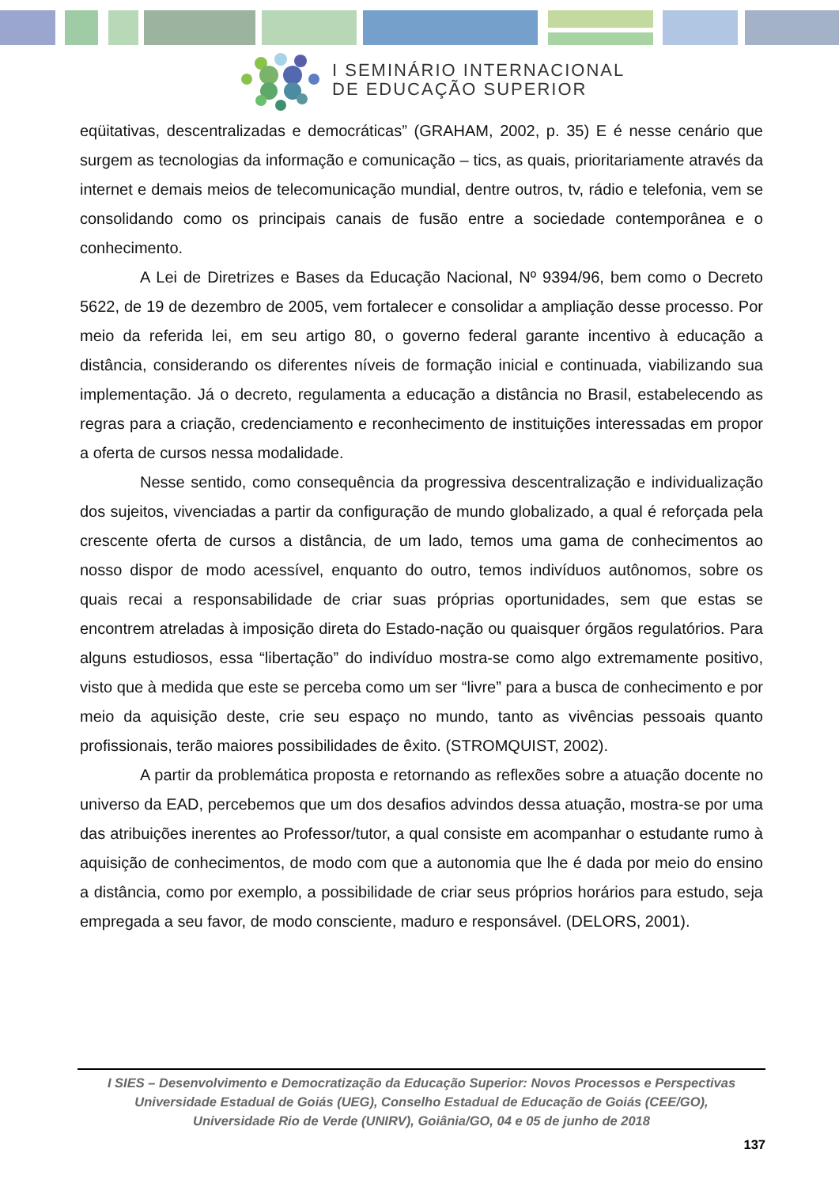I SEMINÁRIO INTERNACIONAL
DE EDUCAÇÃO SUPERIOR
eqüitativas, descentralizadas e democráticas” (GRAHAM, 2002, p. 35) E é nesse cenário que surgem as tecnologias da informação e comunicação – tics, as quais, prioritariamente através da internet e demais meios de telecomunicação mundial, dentre outros, tv, rádio e telefonia, vem se consolidando como os principais canais de fusão entre a sociedade contemporânea e o conhecimento.
A Lei de Diretrizes e Bases da Educação Nacional, Nº 9394/96, bem como o Decreto 5622, de 19 de dezembro de 2005, vem fortalecer e consolidar a ampliação desse processo. Por meio da referida lei, em seu artigo 80, o governo federal garante incentivo à educação a distância, considerando os diferentes níveis de formação inicial e continuada, viabilizando sua implementação. Já o decreto, regulamenta a educação a distância no Brasil, estabelecendo as regras para a criação, credenciamento e reconhecimento de instituições interessadas em propor a oferta de cursos nessa modalidade.
Nesse sentido, como consequência da progressiva descentralização e individualização dos sujeitos, vivenciadas a partir da configuração de mundo globalizado, a qual é reforçada pela crescente oferta de cursos a distância, de um lado, temos uma gama de conhecimentos ao nosso dispor de modo acessível, enquanto do outro, temos indivíduos autônomos, sobre os quais recai a responsabilidade de criar suas próprias oportunidades, sem que estas se encontrem atreladas à imposição direta do Estado-nação ou quaisquer órgãos regulatórios. Para alguns estudiosos, essa “libertação” do indivíduo mostra-se como algo extremamente positivo, visto que à medida que este se perceba como um ser “livre” para a busca de conhecimento e por meio da aquisição deste, crie seu espaço no mundo, tanto as vivências pessoais quanto profissionais, terão maiores possibilidades de êxito. (STROMQUIST, 2002).
A partir da problemática proposta e retornando as reflexões sobre a atuação docente no universo da EAD, percebemos que um dos desafios advindos dessa atuação, mostra-se por uma das atribuições inerentes ao Professor/tutor, a qual consiste em acompanhar o estudante rumo à aquisição de conhecimentos, de modo com que a autonomia que lhe é dada por meio do ensino a distância, como por exemplo, a possibilidade de criar seus próprios horários para estudo, seja empregada a seu favor, de modo consciente, maduro e responsável. (DELORS, 2001).
I SIES – Desenvolvimento e Democratização da Educação Superior: Novos Processos e Perspectivas
Universidade Estadual de Goiás (UEG), Conselho Estadual de Educação de Goiás (CEE/GO),
Universidade Rio de Verde (UNIRV), Goiânia/GO, 04 e 05 de junho de 2018
137